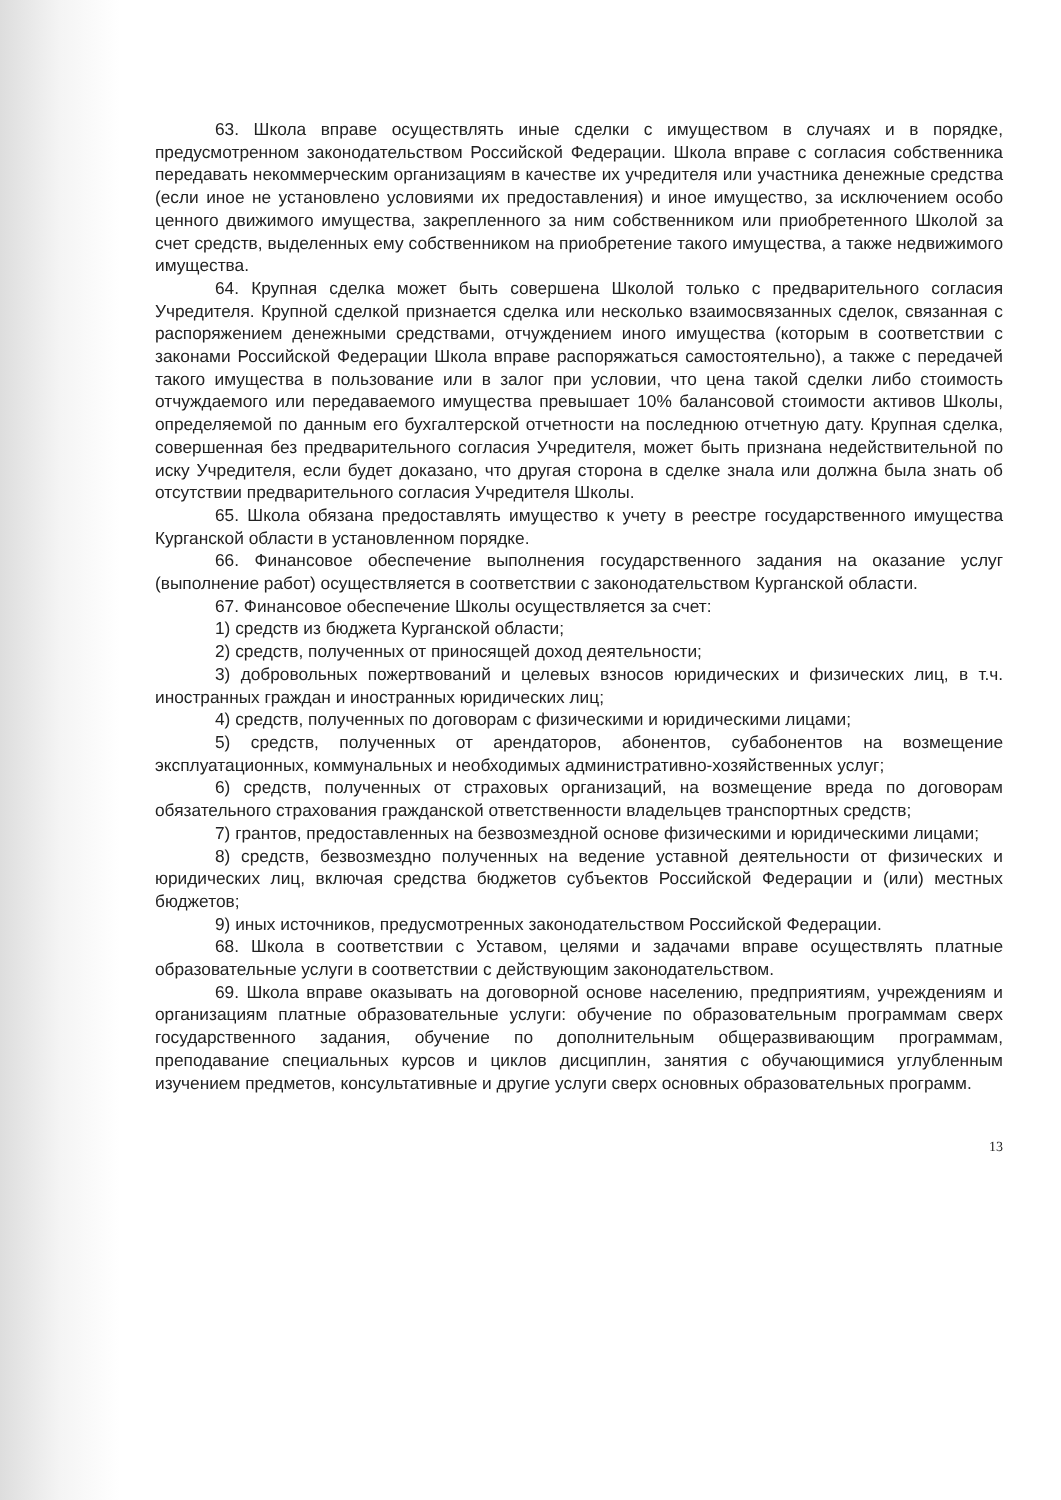63. Школа вправе осуществлять иные сделки с имуществом в случаях и в порядке, предусмотренном законодательством Российской Федерации. Школа вправе с согласия собственника передавать некоммерческим организациям в качестве их учредителя или участника денежные средства (если иное не установлено условиями их предоставления) и иное имущество, за исключением особо ценного движимого имущества, закрепленного за ним собственником или приобретенного Школой за счет средств, выделенных ему собственником на приобретение такого имущества, а также недвижимого имущества.
64. Крупная сделка может быть совершена Школой только с предварительного согласия Учредителя. Крупной сделкой признается сделка или несколько взаимосвязанных сделок, связанная с распоряжением денежными средствами, отчуждением иного имущества (которым в соответствии с законами Российской Федерации Школа вправе распоряжаться самостоятельно), а также с передачей такого имущества в пользование или в залог при условии, что цена такой сделки либо стоимость отчуждаемого или передаваемого имущества превышает 10% балансовой стоимости активов Школы, определяемой по данным его бухгалтерской отчетности на последнюю отчетную дату. Крупная сделка, совершенная без предварительного согласия Учредителя, может быть признана недействительной по иску Учредителя, если будет доказано, что другая сторона в сделке знала или должна была знать об отсутствии предварительного согласия Учредителя Школы.
65. Школа обязана предоставлять имущество к учету в реестре государственного имущества Курганской области в установленном порядке.
66. Финансовое обеспечение выполнения государственного задания на оказание услуг (выполнение работ) осуществляется в соответствии с законодательством Курганской области.
67. Финансовое обеспечение Школы осуществляется за счет:
1) средств из бюджета Курганской области;
2) средств, полученных от приносящей доход деятельности;
3) добровольных пожертвований и целевых взносов юридических и физических лиц, в т.ч. иностранных граждан и иностранных юридических лиц;
4) средств, полученных по договорам с физическими и юридическими лицами;
5) средств, полученных от арендаторов, абонентов, субабонентов на возмещение эксплуатационных, коммунальных и необходимых административно-хозяйственных услуг;
6) средств, полученных от страховых организаций, на возмещение вреда по договорам обязательного страхования гражданской ответственности владельцев транспортных средств;
7) грантов, предоставленных на безвозмездной основе физическими и юридическими лицами;
8) средств, безвозмездно полученных на ведение уставной деятельности от физических и юридических лиц, включая средства бюджетов субъектов Российской Федерации и (или) местных бюджетов;
9) иных источников, предусмотренных законодательством Российской Федерации.
68. Школа в соответствии с Уставом, целями и задачами вправе осуществлять платные образовательные услуги в соответствии с действующим законодательством.
69. Школа вправе оказывать на договорной основе населению, предприятиям, учреждениям и организациям платные образовательные услуги: обучение по образовательным программам сверх государственного задания, обучение по дополнительным общеразвивающим программам, преподавание специальных курсов и циклов дисциплин, занятия с обучающимися углубленным изучением предметов, консультативные и другие услуги сверх основных образовательных программ.
13